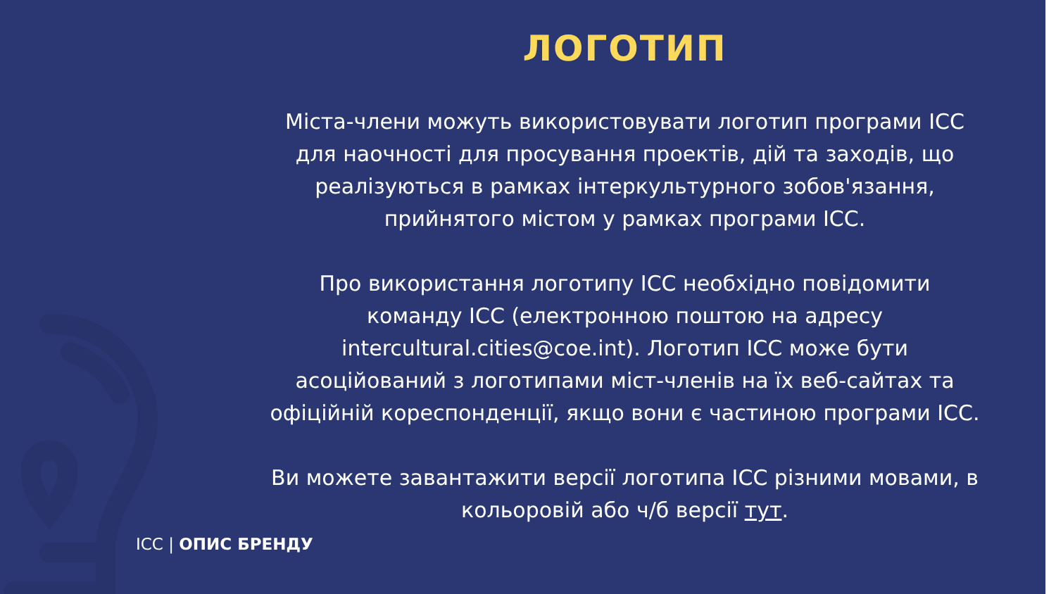ЛОГОТИП
Міста-члени можуть використовувати логотип програми ICC для наочності для просування проектів, дій та заходів, що реалізуються в рамках інтеркультурного зобов'язання, прийнятого містом у рамках програми ICC.
Про використання логотипу ICC необхідно повідомити команду ICC (електронною поштою на адресу intercultural.cities@coe.int). Логотип ICC може бути асоційований з логотипами міст-членів на їх веб-сайтах та офіційній кореспонденції, якщо вони є частиною програми ICC.
Ви можете завантажити версії логотипа ICC різними мовами, в кольоровій або ч/б версії тут.
ICC | ОПИС БРЕНДУ